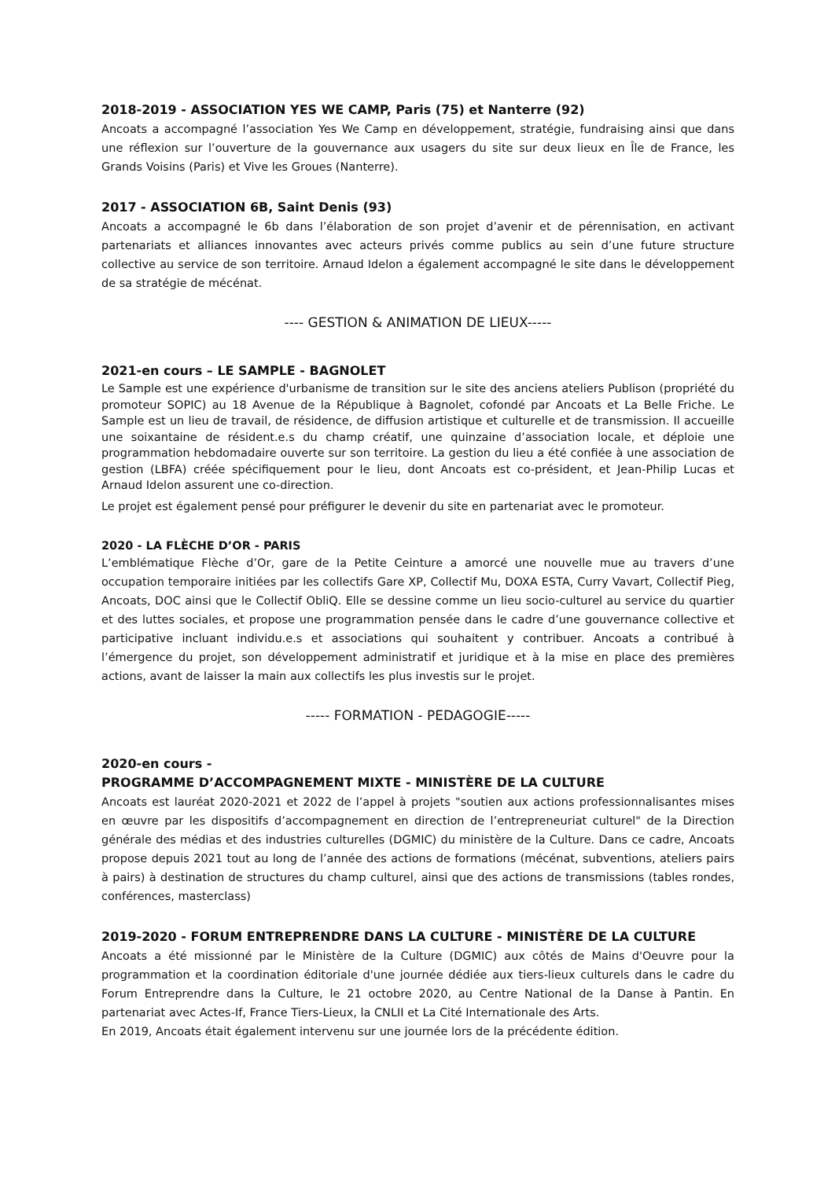2018-2019 - ASSOCIATION YES WE CAMP, Paris (75) et Nanterre (92)
Ancoats a accompagné l’association Yes We Camp en développement, stratégie, fundraising ainsi que dans une réflexion sur l’ouverture de la gouvernance aux usagers du site sur deux lieux en Île de France, les Grands Voisins (Paris) et Vive les Groues (Nanterre).
2017 - ASSOCIATION 6B, Saint Denis (93)
Ancoats a accompagné le 6b dans l’élaboration de son projet d’avenir et de pérennisation, en activant partenariats et alliances innovantes avec acteurs privés comme publics au sein d’une future structure collective au service de son territoire. Arnaud Idelon a également accompagné le site dans le développement de sa stratégie de mécénat.
---- GESTION & ANIMATION DE LIEUX-----
2021-en cours – LE SAMPLE - BAGNOLET
Le Sample est une expérience d'urbanisme de transition sur le site des anciens ateliers Publison (propriété du promoteur SOPIC) au 18 Avenue de la République à Bagnolet, cofondé par Ancoats et La Belle Friche. Le Sample est un lieu de travail, de résidence, de diffusion artistique et culturelle et de transmission. Il accueille une soixantaine de résident.e.s du champ créatif, une quinzaine d’association locale, et déploie une programmation hebdomadaire ouverte sur son territoire. La gestion du lieu a été confiée à une association de gestion (LBFA) créée spécifiquement pour le lieu, dont Ancoats est co-président, et Jean-Philip Lucas et Arnaud Idelon assurent une co-direction.
Le projet est également pensé pour préfigurer le devenir du site en partenariat avec le promoteur.
2020 - LA FLÈCHE D’OR - PARIS
L’emblématique Flèche d’Or, gare de la Petite Ceinture a amorcé une nouvelle mue au travers d’une occupation temporaire initiées par les collectifs Gare XP, Collectif Mu, DOXA ESTA, Curry Vavart, Collectif Pieg, Ancoats, DOC ainsi que le Collectif ObliQ. Elle se dessine comme un lieu socio-culturel au service du quartier et des luttes sociales, et propose une programmation pensée dans le cadre d’une gouvernance collective et participative incluant individu.e.s et associations qui souhaitent y contribuer. Ancoats a contribué à l’émergence du projet, son développement administratif et juridique et à la mise en place des premières actions, avant de laisser la main aux collectifs les plus investis sur le projet.
----- FORMATION - PEDAGOGIE-----
2020-en cours -
PROGRAMME D’ACCOMPAGNEMENT MIXTE - MINISTÈRE DE LA CULTURE
Ancoats est lauréat 2020-2021 et 2022 de l’appel à projets "soutien aux actions professionnalisantes mises en œuvre par les dispositifs d’accompagnement en direction de l’entrepreneuriat culturel" de la Direction générale des médias et des industries culturelles (DGMIC) du ministère de la Culture. Dans ce cadre, Ancoats propose depuis 2021 tout au long de l’année des actions de formations (mécénat, subventions, ateliers pairs à pairs) à destination de structures du champ culturel, ainsi que des actions de transmissions (tables rondes, conférences, masterclass)
2019-2020 - FORUM ENTREPRENDRE DANS LA CULTURE - MINISTÈRE DE LA CULTURE
Ancoats a été missionné par le Ministère de la Culture (DGMIC) aux côtés de Mains d'Oeuvre pour la programmation et la coordination éditoriale d'une journée dédiée aux tiers-lieux culturels dans le cadre du Forum Entreprendre dans la Culture, le 21 octobre 2020, au Centre National de la Danse à Pantin. En partenariat avec Actes-If, France Tiers-Lieux, la CNLII et La Cité Internationale des Arts.
En 2019, Ancoats était également intervenu sur une journée lors de la précédente édition.